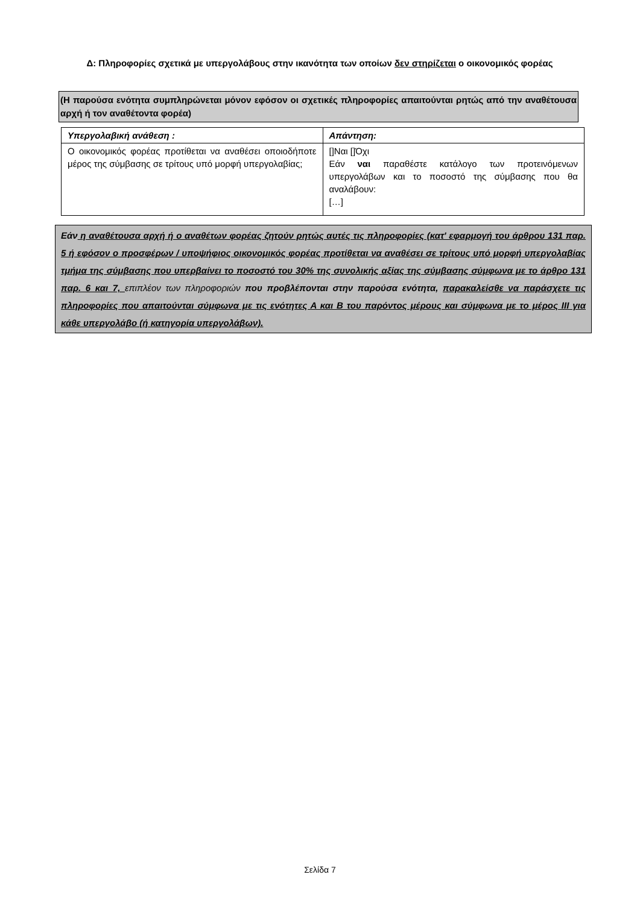Δ: Πληροφορίες σχετικά με υπεργολάβους στην ικανότητα των οποίων δεν στηρίζεται ο οικονομικός φορέας
(Η παρούσα ενότητα συμπληρώνεται μόνον εφόσον οι σχετικές πληροφορίες απαιτούνται ρητώς από την αναθέτουσα αρχή ή τον αναθέτοντα φορέα)
| Υπεργολαβική ανάθεση : | Απάντηση: |
| --- | --- |
| Ο οικονομικός φορέας προτίθεται να αναθέσει οποιοδήποτε μέρος της σύμβασης σε τρίτους υπό μορφή υπεργολαβίας; | []Ναι []Όχι Εάν ναι παραθέστε κατάλογο των προτεινόμενων υπεργολάβων και το ποσοστό της σύμβασης που θα αναλάβουν: […] |
Εάν η αναθέτουσα αρχή ή ο αναθέτων φορέας ζητούν ρητώς αυτές τις πληροφορίες (κατ' εφαρμογή του άρθρου 131 παρ. 5 ή εφόσον ο προσφέρων / υποψήφιος οικονομικός φορέας προτίθεται να αναθέσει σε τρίτους υπό μορφή υπεργολαβίας τμήμα της σύμβασης που υπερβαίνει το ποσοστό του 30% της συνολικής αξίας της σύμβασης σύμφωνα με το άρθρο 131 παρ. 6 και 7, επιπλέον των πληροφοριών που προβλέπονται στην παρούσα ενότητα, παρακαλείσθε να παράσχετε τις πληροφορίες που απαιτούνται σύμφωνα με τις ενότητες Α και Β του παρόντος μέρους και σύμφωνα με το μέρος ΙΙΙ για κάθε υπεργολάβο (ή κατηγορία υπεργολάβων).
Σελίδα 7